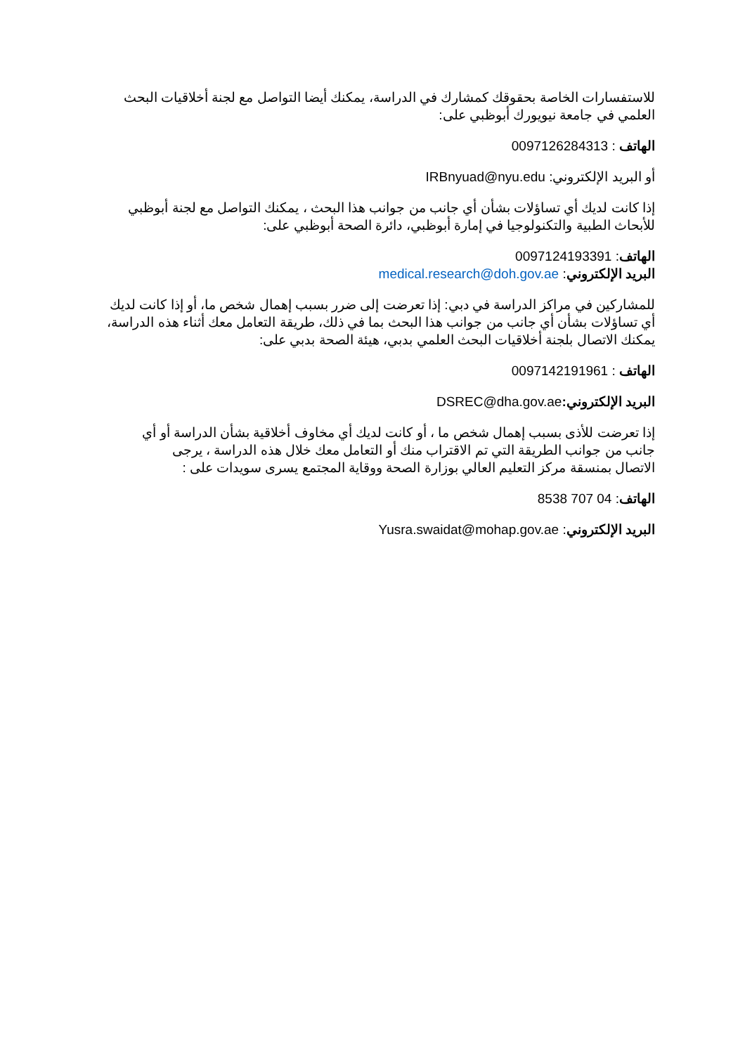للاستفسارات الخاصة بحقوقك كمشارك في الدراسة، يمكنك أيضا التواصل مع لجنة أخلاقيات البحث العلمي في جامعة نيويورك أبوظبي على:
الهاتف : 0097126284313
أو البريد الإلكتروني: IRBnyuad@nyu.edu
إذا كانت لديك أي تساؤلات بشأن أي جانب من جوانب هذا البحث ، يمكنك التواصل مع لجنة أبوظبي للأبحاث الطبية والتكنولوجيا في إمارة أبوظبي، دائرة الصحة أبوظبي على:
الهاتف: 0097124193391
البريد الإلكتروني: medical.research@doh.gov.ae
للمشاركين في مراكز الدراسة في دبي: إذا تعرضت إلى ضرر بسبب إهمال شخص ما، أو إذا كانت لديك أي تساؤلات بشأن أي جانب من جوانب هذا البحث بما في ذلك، طريقة التعامل معك أثناء هذه الدراسة، يمكنك الاتصال بلجنة أخلاقيات البحث العلمي بدبي، هيئة الصحة بدبي على:
الهاتف : 0097142191961
البريد الإلكتروني: DSREC@dha.gov.ae
إذا تعرضت للأذى بسبب إهمال شخص ما ، أو كانت لديك أي مخاوف أخلاقية بشأن الدراسة أو أي جانب من جوانب الطريقة التي تم الاقتراب منك أو التعامل معك خلال هذه الدراسة ، يرجى الاتصال بمنسقة مركز التعليم العالي بوزارة الصحة ووقاية المجتمع يسرى سويدات على :
الهاتف: 04 707 8538
البريد الإلكتروني: Yusra.swaidat@mohap.gov.ae